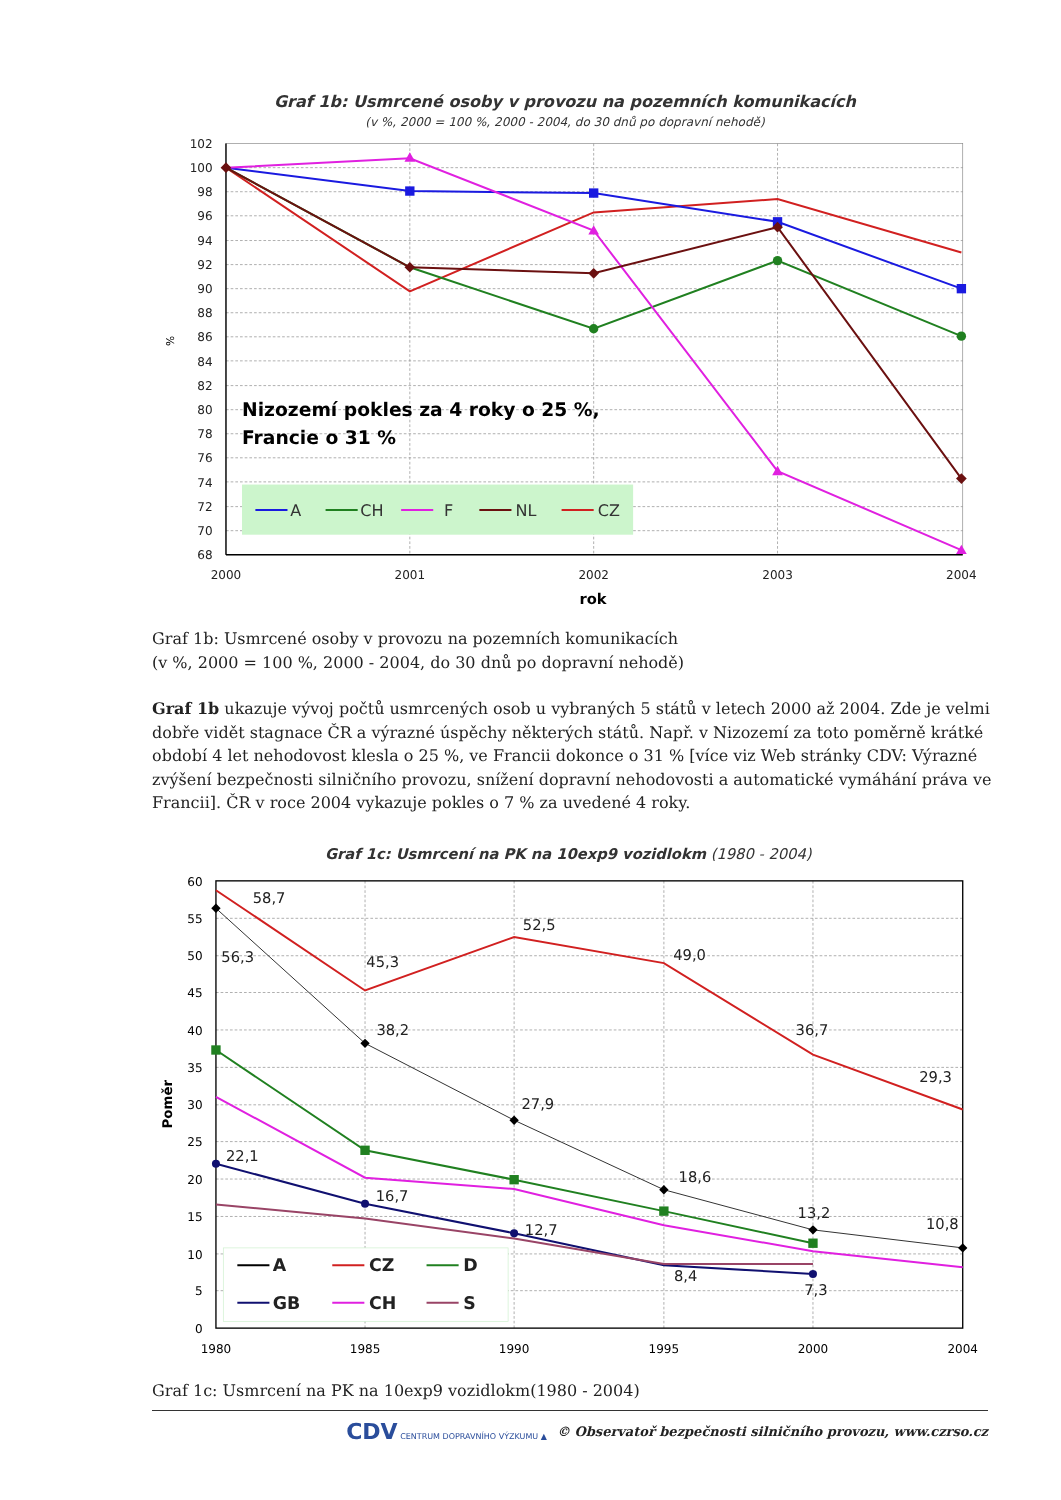Graf 1b: Usmrcené osoby v provozu na pozemních komunikacích
(v %, 2000 = 100 %, 2000 - 2004, do 30 dnů po dopravní nehodě)
102
100
98
96
94
92
90
88
86
84
82
80
78
76
74
72
70
68
2000
2001
2002
2003
2004
rok
%
Nizozemí pokles za 4 roky o 25 %,
Francie o 31 %
A
CH
F
NL
CZ
Graf 1b: Usmrcené osoby v provozu na pozemních komunikacích
(v %, 2000 = 100 %, 2000 - 2004, do 30 dnů po dopravní nehodě)
Graf 1b ukazuje vývoj počtů usmrcených osob u vybraných 5 států v letech 2000 až 2004. Zde je velmi dobře vidět stagnace ČR a výrazné úspěchy některých států. Např. v Nizozemí za toto poměrně krátké období 4 let nehodovost klesla o 25 %, ve Francii dokonce o 31 % [více viz Web stránky CDV: Výrazné zvýšení bezpečnosti silničního provozu, snížení dopravní nehodovosti a automatické vymáhání práva ve Francii]. ČR v roce 2004 vykazuje pokles o 7 % za uvedené 4 roky.
Graf 1c: Usmrcení na PK na 10exp9 vozidlokm (1980 - 2004)
60
55
50
45
40
35
30
25
20
15
10
5
0
1980
1985
1990
1995
2000
2004
Poměr
58,7
56,3
45,3
52,5
49,0
36,7
29,3
38,2
27,9
18,6
13,2
10,8
22,1
16,7
12,7
8,4
7,3
A
CZ
D
GB
CH
S
Graf 1c: Usmrcení na PK na 10exp9 vozidlokm(1980 - 2004)
CDV CENTRUM DOPRAVNÍHO VÝZKUMU ▲ © Observatoř bezpečnosti silničního provozu, www.czrso.cz